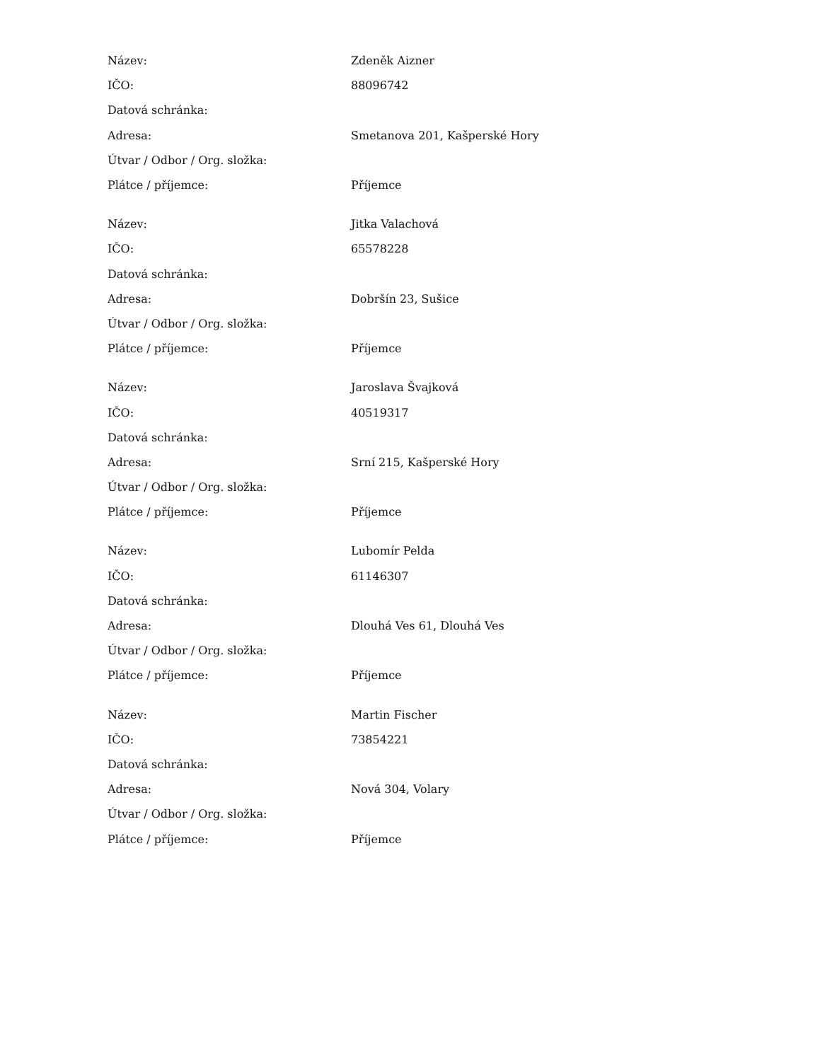| Název: | Zdeněk Aizner |
| IČO: | 88096742 |
| Datová schránka: | |
| Adresa: | Smetanova 201, Kašperské Hory |
| Útvar / Odbor / Org. složka: | |
| Plátce / příjemce: | Příjemce |
| Název: | Jitka Valachová |
| IČO: | 65578228 |
| Datová schránka: | |
| Adresa: | Dobršín 23, Sušice |
| Útvar / Odbor / Org. složka: | |
| Plátce / příjemce: | Příjemce |
| Název: | Jaroslava Švajková |
| IČO: | 40519317 |
| Datová schránka: | |
| Adresa: | Srní 215, Kašperské Hory |
| Útvar / Odbor / Org. složka: | |
| Plátce / příjemce: | Příjemce |
| Název: | Lubomír Pelda |
| IČO: | 61146307 |
| Datová schránka: | |
| Adresa: | Dlouhá Ves 61, Dlouhá Ves |
| Útvar / Odbor / Org. složka: | |
| Plátce / příjemce: | Příjemce |
| Název: | Martin Fischer |
| IČO: | 73854221 |
| Datová schránka: | |
| Adresa: | Nová 304, Volary |
| Útvar / Odbor / Org. složka: | |
| Plátce / příjemce: | Příjemce |